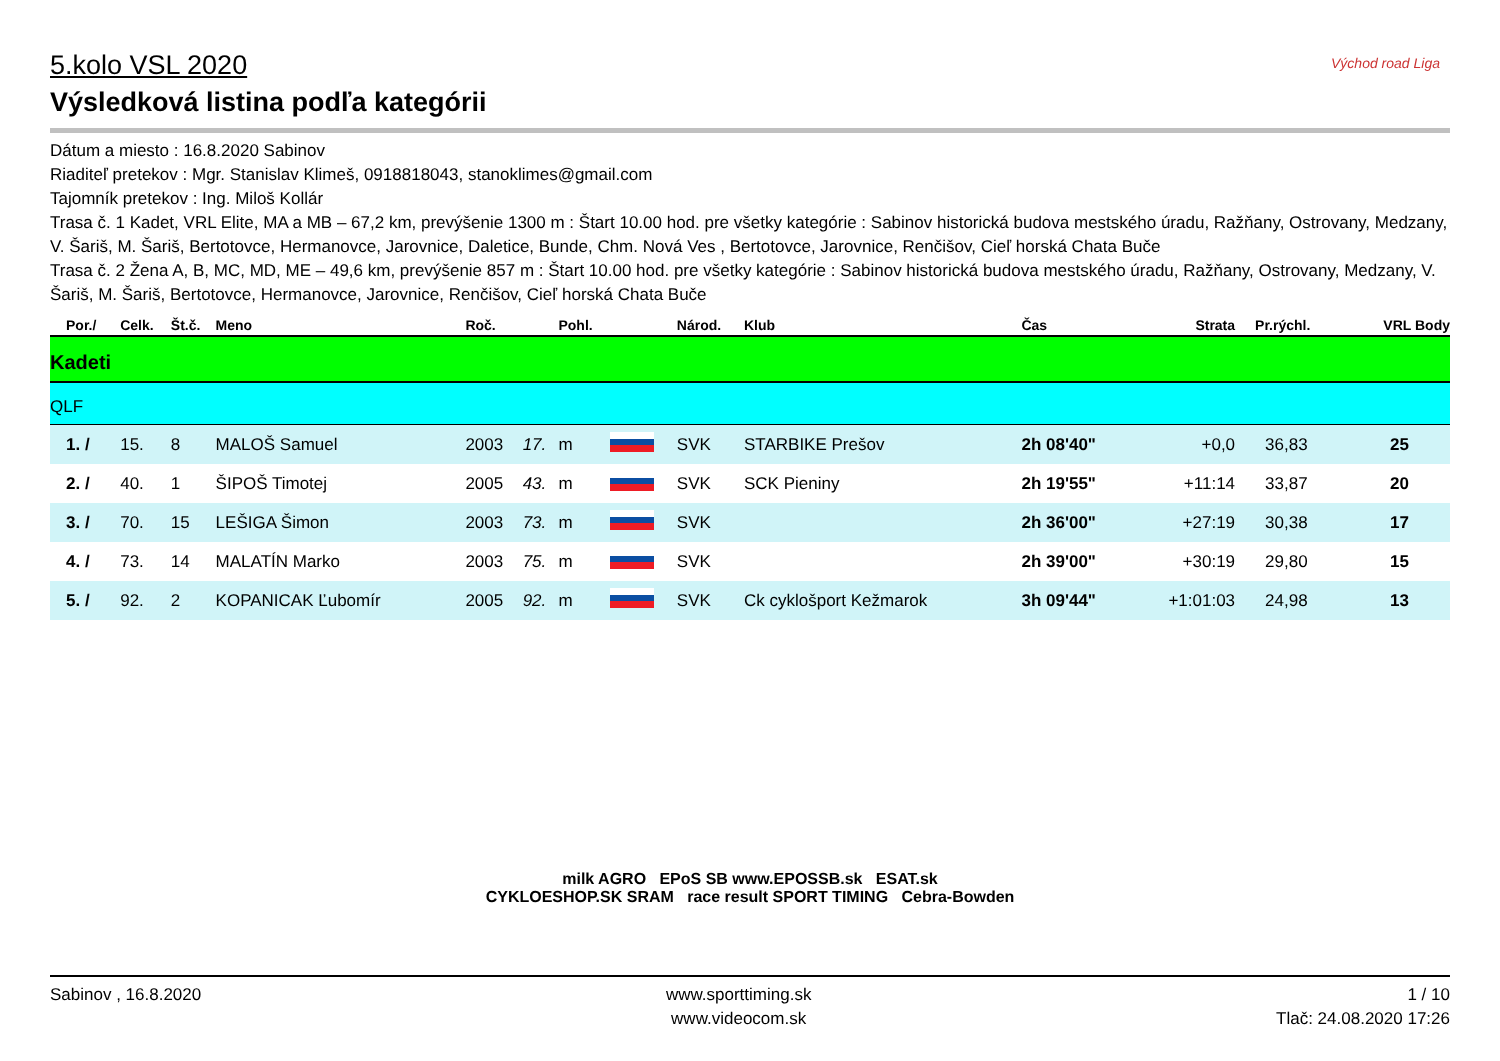Východ road Liga
5.kolo VSL 2020
Výsledková listina podľa kategórii
Dátum a miesto : 16.8.2020 Sabinov
Riaditeľ pretekov : Mgr. Stanislav Klimeš, 0918818043, stanoklimes@gmail.com
Tajomník pretekov : Ing. Miloš Kollár
Trasa č. 1 Kadet, VRL Elite, MA a MB – 67,2 km, prevýšenie 1300 m : Štart 10.00 hod. pre všetky kategórie : Sabinov historická budova mestského úradu, Ražňany, Ostrovany, Medzany, V. Šariš, M. Šariš, Bertotovce, Hermanovce, Jarovnice, Daletice, Bunde, Chm. Nová Ves , Bertotovce, Jarovnice, Renčišov, Cieľ horská Chata Buče
Trasa č. 2 Žena A, B, MC, MD, ME – 49,6 km, prevýšenie 857 m : Štart 10.00 hod. pre všetky kategórie : Sabinov historická budova mestského úradu, Ražňany, Ostrovany, Medzany, V. Šariš, M. Šariš, Bertotovce, Hermanovce, Jarovnice, Renčišov, Cieľ horská Chata Buče
| Por./ | Celk. | Št.č. | Meno | Roč. | | Pohl. | | Národ. | Klub | Čas | Strata | Pr.rýchl. | VRL Body |
| --- | --- | --- | --- | --- | --- | --- | --- | --- | --- | --- | --- | --- | --- |
| Kadeti | | | | | | | | | | | | | |
| QLF | | | | | | | | | | | | | |
| 1. / | 15. | 8 | MALOŠ Samuel | 2003 | 17. | m | | SVK | STARBIKE Prešov | 2h 08'40" | +0,0 | 36,83 | 25 |
| 2. / | 40. | 1 | ŠIPOŠ Timotej | 2005 | 43. | m | | SVK | SCK Pieniny | 2h 19'55" | +11:14 | 33,87 | 20 |
| 3. / | 70. | 15 | LEŠIGA Šimon | 2003 | 73. | m | | SVK | | 2h 36'00" | +27:19 | 30,38 | 17 |
| 4. / | 73. | 14 | MALATÍN Marko | 2003 | 75. | m | | SVK | | 2h 39'00" | +30:19 | 29,80 | 15 |
| 5. / | 92. | 2 | KOPANICAK Ľubomír | 2005 | 92. | m | | SVK | Ck cyklošport Kežmarok | 3h 09'44" | +1:01:03 | 24,98 | 13 |
milk AGRO EPoS SB www.EPOSSB.sk ESAT.sk
CYKLOESHOP.SK SRAM race result SPORT TIMING Cebra-Bowden
Sabinov , 16.8.2020 www.sporttiming.sk
www.videocom.sk
1 / 10
Tlač: 24.08.2020 17:26